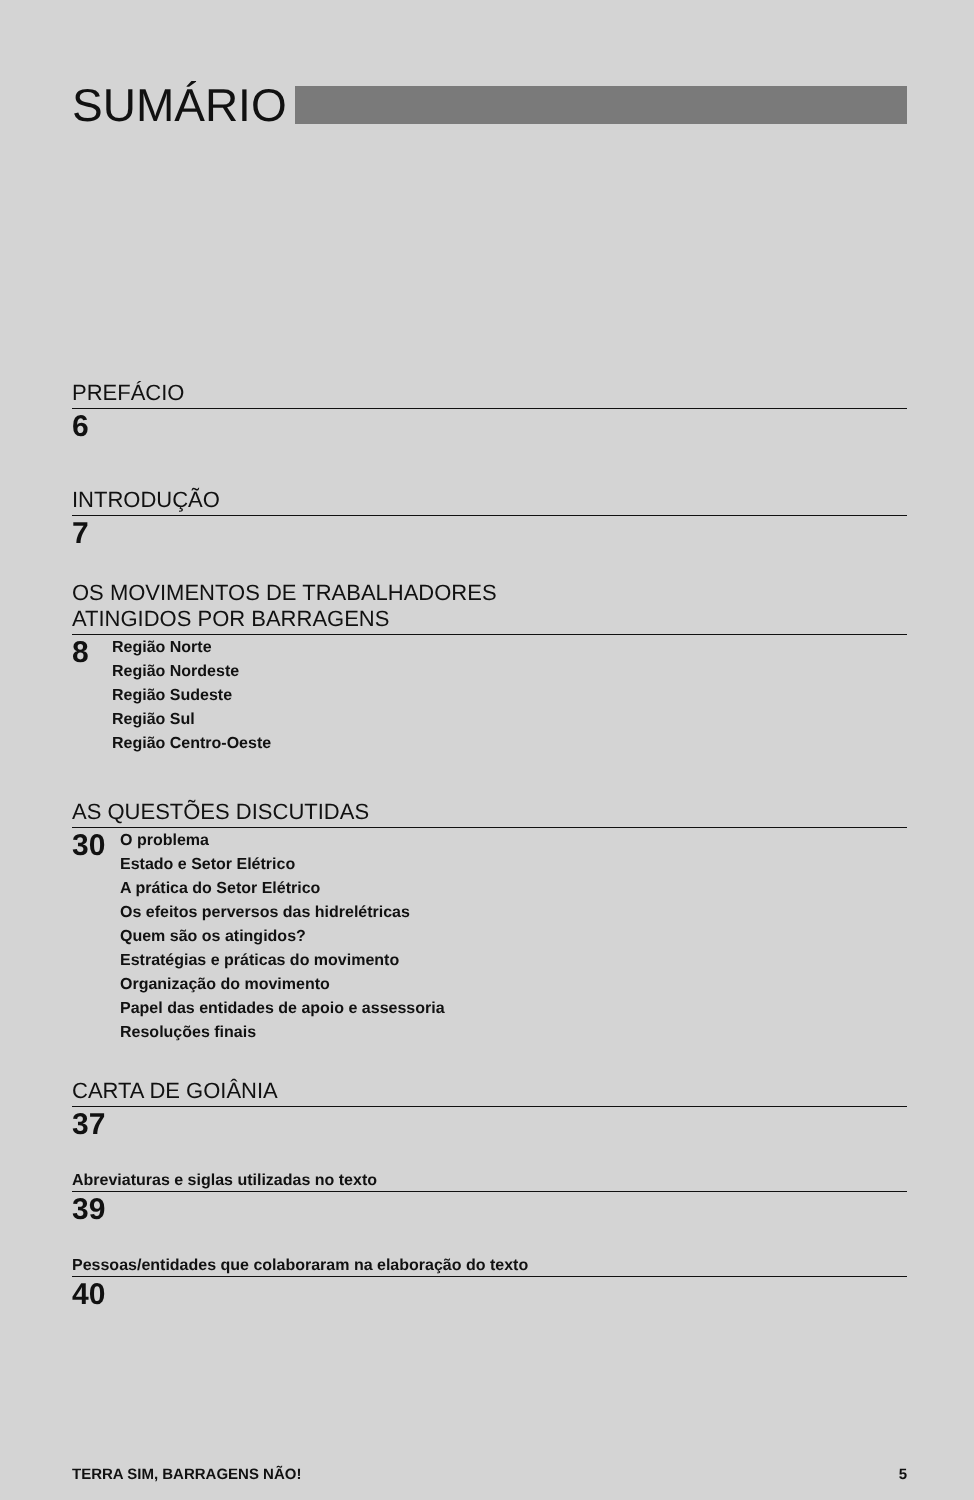SUMÁRIO
PREFÁCIO
6
INTRODUÇÃO
7
OS MOVIMENTOS DE TRABALHADORES
ATINGIDOS POR BARRAGENS
8
Região Norte
Região Nordeste
Região Sudeste
Região Sul
Região Centro-Oeste
AS QUESTÕES DISCUTIDAS
30
O problema
Estado e Setor Elétrico
A prática do Setor Elétrico
Os efeitos perversos das hidrelétricas
Quem são os atingidos?
Estratégias e práticas do movimento
Organização do movimento
Papel das entidades de apoio e assessoria
Resoluções finais
CARTA DE GOIÂNIA
37
Abreviaturas e siglas utilizadas no texto
39
Pessoas/entidades que colaboraram na elaboração do texto
40
TERRA SIM, BARRAGENS NÃO! 5